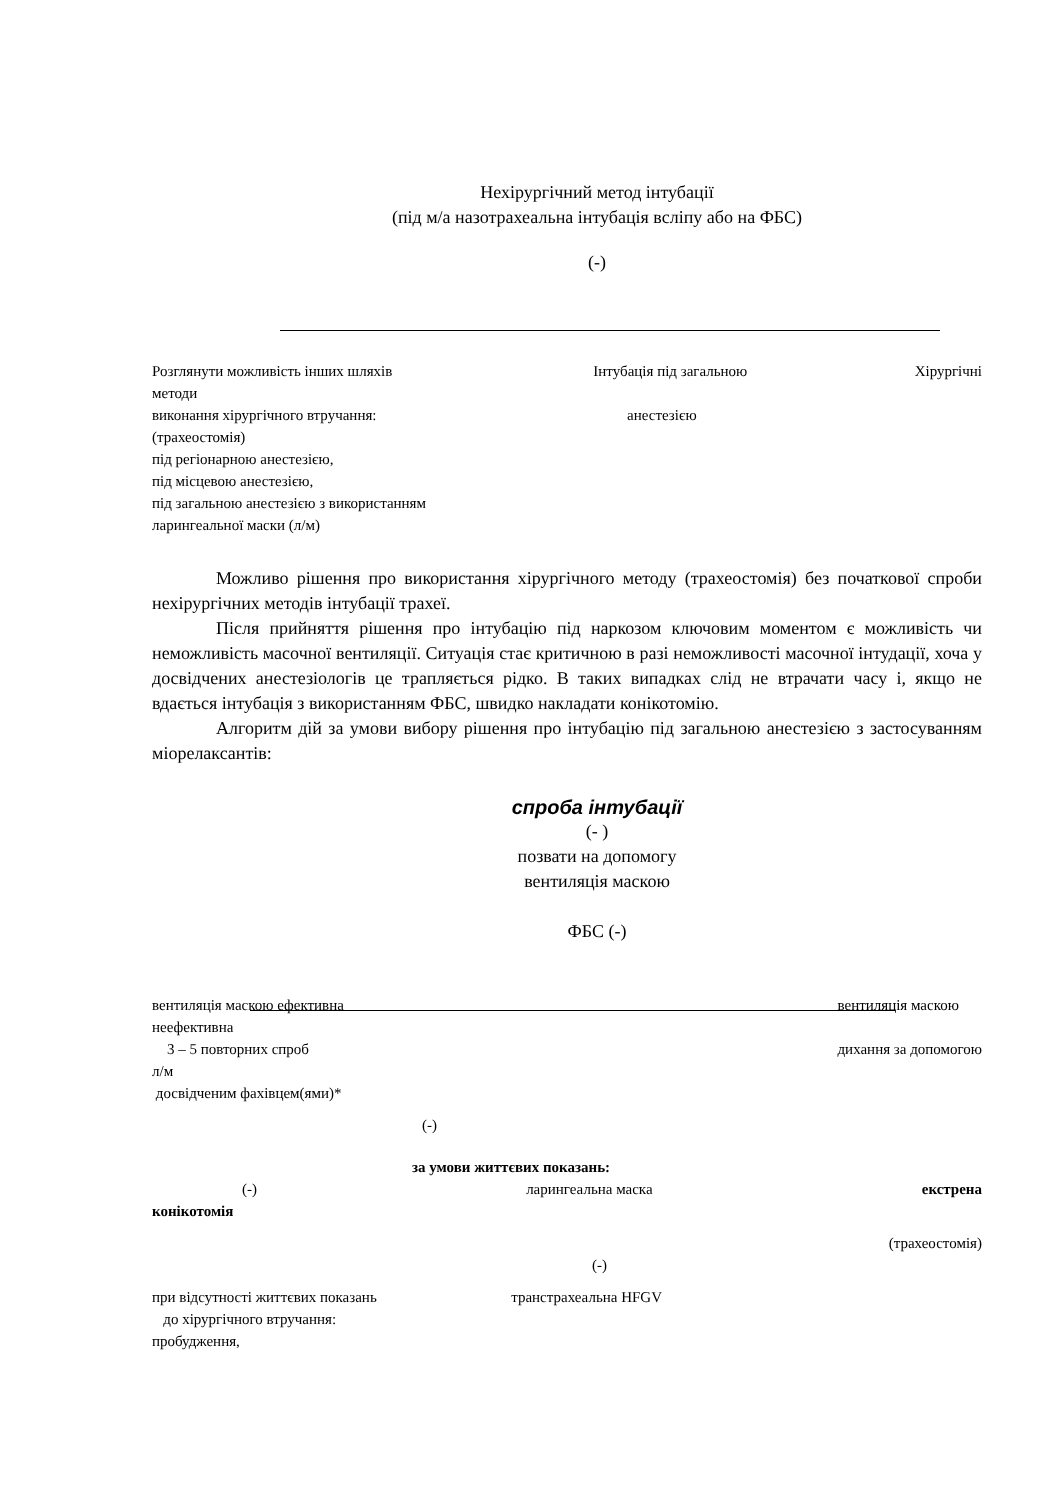Нехірургічний метод інтубації
(під м/а назотрахеальна інтубація всліпу або на ФБС)
(-)
Розглянути можливість інших шляхів
методи
виконання хірургічного втручання:
(трахеостомія)
під регіонарною анестезією,
під місцевою анестезією,
під загальною анестезією з використанням
ларингеальної маски (л/м) Інтубація під загальною
анестезією Хірургічні
Можливо рішення про використання хірургічного методу (трахеостомія) без початкової спроби нехірургічних методів інтубації трахеї.
Після прийняття рішення про інтубацію під наркозом ключовим моментом є можливість чи неможливість масочної вентиляції. Ситуація стає критичною в разі неможливості масочної інтудації, хоча у досвідчених анестезіологів це трапляється рідко. В таких випадках слід не втрачати часу і, якщо не вдається інтубація з використанням ФБС, швидко накладати конікотомію.
Алгоритм дій за умови вибору рішення про інтубацію під загальною анестезією з застосуванням міорелаксантів:
спроба інтубації
(- )
позвати на допомогу
вентиляція маскою
ФБС (-)
вентиляція маскою ефективна
неефективна
3 – 5 повторних спроб
л/м
досвідченим фахівцем(ями)* вентиляція маскою
дихання за допомогою
(-)
за умови життєвих показань:
(-) ларингеальна маска екстрена
конікотомія
(трахеостомія)
(-)
при відсутності життєвих показань
до хірургічного втручання:
пробудження, транстрахеальна HFGV